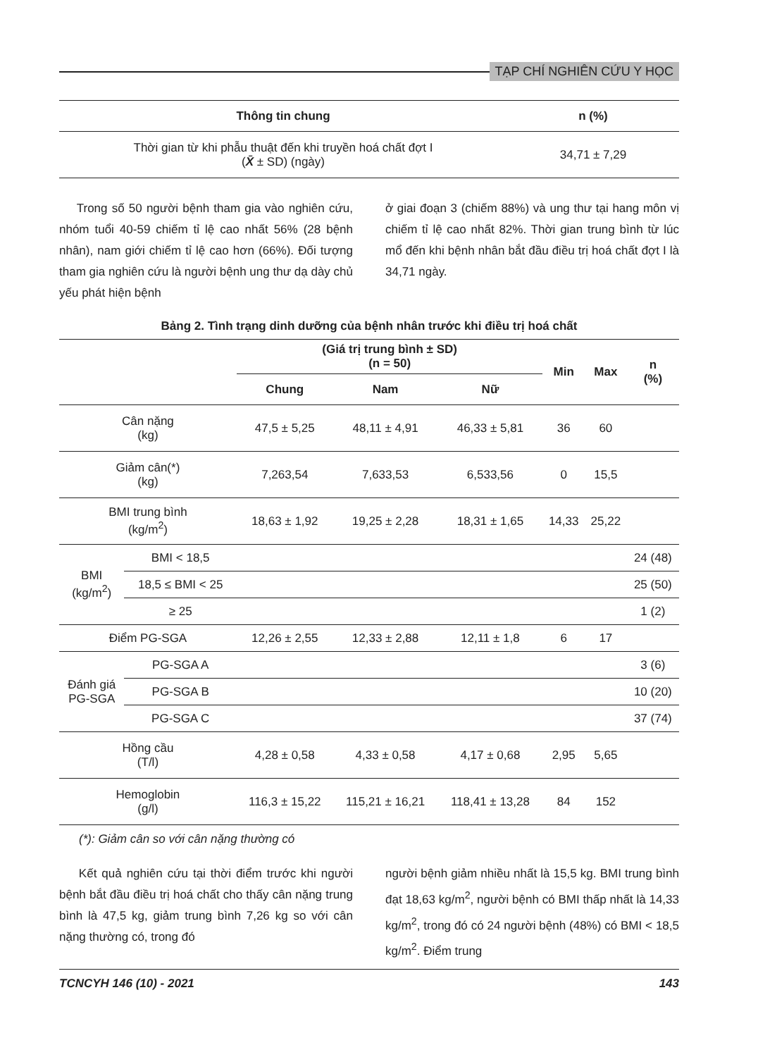TẠP CHÍ NGHIÊN CỨU Y HỌC
| Thông tin chung | n (%) |
| --- | --- |
| Thời gian từ khi phẫu thuật đến khi truyền hoá chất đợt I ( X̄ ± SD) (ngày) | 34,71 ± 7,29 |
Trong số 50 người bệnh tham gia vào nghiên cứu, nhóm tuổi 40-59 chiếm tỉ lệ cao nhất 56% (28 bệnh nhân), nam giới chiếm tỉ lệ cao hơn (66%). Đối tượng tham gia nghiên cứu là người bệnh ung thư dạ dày chủ yếu phát hiện bệnh
ở giai đoạn 3 (chiếm 88%) và ung thư tại hang môn vị chiếm tỉ lệ cao nhất 82%. Thời gian trung bình từ lúc mổ đến khi bệnh nhân bắt đầu điều trị hoá chất đợt I là 34,71 ngày.
Bảng 2. Tình trạng dinh dưỡng của bệnh nhân trước khi điều trị hoá chất
| | | (Giá trị trung bình ± SD) (n = 50) | | | Min | Max | n (%) |
| --- | --- | --- | --- | --- | --- | --- | --- |
| | | Chung | Nam | Nữ | | | |
| Cân nặng (kg) | | 47,5 ± 5,25 | 48,11 ± 4,91 | 46,33 ± 5,81 | 36 | 60 | |
| Giảm cân(*) (kg) | | 7,263,54 | 7,633,53 | 6,533,56 | 0 | 15,5 | |
| BMI trung bình (kg/m<sup>2</sup>) | | 18,63 ± 1,92 | 19,25 ± 2,28 | 18,31 ± 1,65 | 14,33 | 25,22 | |
| BMI (kg/m<sup>2</sup>) | BMI < 18,5 | | | | | | 24 (48) |
| | 18,5 ≤ BMI < 25 | | | | | | 25 (50) |
| | ≥ 25 | | | | | | 1 (2) |
| Điểm PG-SGA | | 12,26 ± 2,55 | 12,33 ± 2,88 | 12,11 ± 1,8 | 6 | 17 | |
| Đánh giá PG-SGA | PG-SGA A | | | | | | 3 (6) |
| | PG-SGA B | | | | | | 10 (20) |
| | PG-SGA C | | | | | | 37 (74) |
| Hồng cầu (T/l) | | 4,28 ± 0,58 | 4,33 ± 0,58 | 4,17 ± 0,68 | 2,95 | 5,65 | |
| Hemoglobin (g/l) | | 116,3 ± 15,22 | 115,21 ± 16,21 | 118,41 ± 13,28 | 84 | 152 | |
(*): Giảm cân so với cân nặng thường có
Kết quả nghiên cứu tại thời điểm trước khi người bệnh bắt đầu điều trị hoá chất cho thấy cân nặng trung bình là 47,5 kg, giảm trung bình 7,26 kg so với cân nặng thường có, trong đó
người bệnh giảm nhiều nhất là 15,5 kg. BMI trung bình đạt 18,63 kg/m<sup>2</sup>, người bệnh có BMI thấp nhất là 14,33 kg/m<sup>2</sup>, trong đó có 24 người bệnh (48%) có BMI < 18,5 kg/m<sup>2</sup>. Điểm trung
TCNCYH 146 (10) - 2021 143